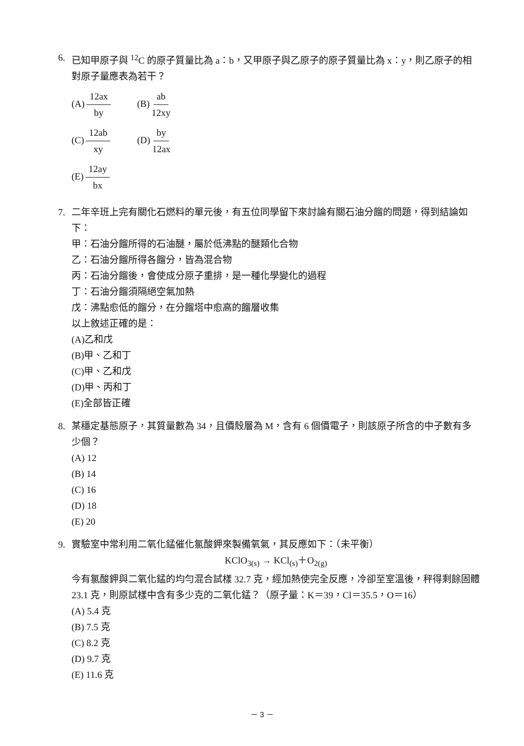6. 已知甲原子與 <sup>12</sup>C 的原子質量比為 a：b，又甲原子與乙原子的原子質量比為 x：y，則乙原子的相對原子量應表為若干？
(A) 12ax by
(B) ab 12xy
(C) 12ab xy
(D) by 12ax
(E) 12ay bx
7. 二年辛班上完有關化石燃料的單元後，有五位同學留下來討論有關石油分餾的問題，得到結論如下：
甲：石油分餾所得的石油醚，屬於低沸點的醚類化合物
乙：石油分餾所得各餾分，皆為混合物
丙：石油分餾後，會使成分原子重排，是一種化學變化的過程
丁：石油分餾須隔絕空氣加熱
戊：沸點愈低的餾分，在分餾塔中愈高的餾層收集
以上敘述正確的是：
(A)乙和戊
(B)甲、乙和丁
(C)甲、乙和戊
(D)甲、丙和丁
(E)全部皆正確
8. 某穩定基態原子，其質量數為 34，且價殼層為 M，含有 6 個價電子，則該原子所含的中子數有多少個？
(A) 12
(B) 14
(C) 16
(D) 18
(E) 20
9. 實驗室中常利用二氧化錳催化氯酸鉀來製備氧氣，其反應如下：（未平衡）
KClO<sub>3(s)</sub> → KCl<sub>(s)</sub>＋O<sub>2(g)</sub>
今有氯酸鉀與二氧化錳的均勻混合試樣 32.7 克，經加熱使完全反應，冷卻至室溫後，秤得剩餘固體 23.1 克，則原試樣中含有多少克的二氧化錳？（原子量：K＝39，Cl＝35.5，O＝16）
(A) 5.4 克
(B) 7.5 克
(C) 8.2 克
(D) 9.7 克
(E) 11.6 克
－ 3 －